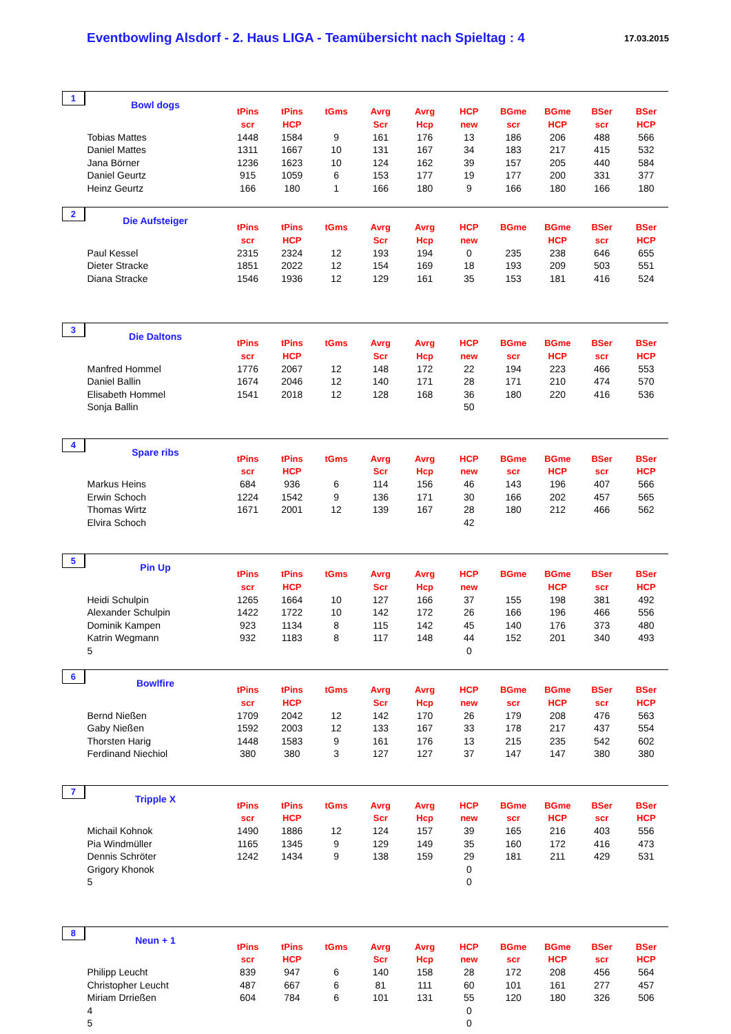Eventbowling Alsdorf - 2. Haus LIGA - Teamübersicht nach Spieltag : 4
17.03.2015
| 1 | Bowl dogs | | | | | | | | | | |
| | | tPins | tPins | tGms | Avrg | Avrg | HCP | BGme | BGme | BSer | BSer |
| | | scr | HCP | | Scr | Hcp | new | scr | HCP | scr | HCP |
| Tobias Mattes | | 1448 | 1584 | 9 | 161 | 176 | 13 | 186 | 206 | 488 | 566 |
| Daniel Mattes | | 1311 | 1667 | 10 | 131 | 167 | 34 | 183 | 217 | 415 | 532 |
| Jana Börner | | 1236 | 1623 | 10 | 124 | 162 | 39 | 157 | 205 | 440 | 584 |
| Daniel Geurtz | | 915 | 1059 | 6 | 153 | 177 | 19 | 177 | 200 | 331 | 377 |
| Heinz Geurtz | | 166 | 180 | 1 | 166 | 180 | 9 | 166 | 180 | 166 | 180 |
| 2 | Die Aufsteiger | | | | | | | | | | |
| | | tPins | tPins | tGms | Avrg | Avrg | HCP | BGme | BGme | BSer | BSer |
| | | scr | HCP | | Scr | Hcp | new | | HCP | scr | HCP |
| Paul Kessel | | 2315 | 2324 | 12 | 193 | 194 | 0 | 235 | 238 | 646 | 655 |
| Dieter Stracke | | 1851 | 2022 | 12 | 154 | 169 | 18 | 193 | 209 | 503 | 551 |
| Diana Stracke | | 1546 | 1936 | 12 | 129 | 161 | 35 | 153 | 181 | 416 | 524 |
| 3 | Die Daltons | | | | | | | | | | |
| | | tPins | tPins | tGms | Avrg | Avrg | HCP | BGme | BGme | BSer | BSer |
| | | scr | HCP | | Scr | Hcp | new | scr | HCP | scr | HCP |
| Manfred Hommel | | 1776 | 2067 | 12 | 148 | 172 | 22 | 194 | 223 | 466 | 553 |
| Daniel Ballin | | 1674 | 2046 | 12 | 140 | 171 | 28 | 171 | 210 | 474 | 570 |
| Elisabeth Hommel | | 1541 | 2018 | 12 | 128 | 168 | 36 | 180 | 220 | 416 | 536 |
| Sonja Ballin | | | | | | | 50 | | | | |
| 4 | Spare ribs | | | | | | | | | | |
| | | tPins | tPins | tGms | Avrg | Avrg | HCP | BGme | BGme | BSer | BSer |
| | | scr | HCP | | Scr | Hcp | new | scr | HCP | scr | HCP |
| Markus Heins | | 684 | 936 | 6 | 114 | 156 | 46 | 143 | 196 | 407 | 566 |
| Erwin Schoch | | 1224 | 1542 | 9 | 136 | 171 | 30 | 166 | 202 | 457 | 565 |
| Thomas Wirtz | | 1671 | 2001 | 12 | 139 | 167 | 28 | 180 | 212 | 466 | 562 |
| Elvira Schoch | | | | | | | 42 | | | | |
| 5 | Pin Up | | | | | | | | | | |
| | | tPins | tPins | tGms | Avrg | Avrg | HCP | BGme | BGme | BSer | BSer |
| | | scr | HCP | | Scr | Hcp | new | | HCP | scr | HCP |
| Heidi Schulpin | | 1265 | 1664 | 10 | 127 | 166 | 37 | 155 | 198 | 381 | 492 |
| Alexander Schulpin | | 1422 | 1722 | 10 | 142 | 172 | 26 | 166 | 196 | 466 | 556 |
| Dominik Kampen | | 923 | 1134 | 8 | 115 | 142 | 45 | 140 | 176 | 373 | 480 |
| Katrin Wegmann | | 932 | 1183 | 8 | 117 | 148 | 44 | 152 | 201 | 340 | 493 |
| 5 | | | | | | | 0 | | | | |
| 6 | Bowlfire | | | | | | | | | | |
| | | tPins | tPins | tGms | Avrg | Avrg | HCP | BGme | BGme | BSer | BSer |
| | | scr | HCP | | Scr | Hcp | new | scr | HCP | scr | HCP |
| Bernd Nießen | | 1709 | 2042 | 12 | 142 | 170 | 26 | 179 | 208 | 476 | 563 |
| Gaby Nießen | | 1592 | 2003 | 12 | 133 | 167 | 33 | 178 | 217 | 437 | 554 |
| Thorsten Harig | | 1448 | 1583 | 9 | 161 | 176 | 13 | 215 | 235 | 542 | 602 |
| Ferdinand Niechiol | | 380 | 380 | 3 | 127 | 127 | 37 | 147 | 147 | 380 | 380 |
| 7 | Tripple X | | | | | | | | | | |
| | | tPins | tPins | tGms | Avrg | Avrg | HCP | BGme | BGme | BSer | BSer |
| | | scr | HCP | | Scr | Hcp | new | scr | HCP | scr | HCP |
| Michail Kohnok | | 1490 | 1886 | 12 | 124 | 157 | 39 | 165 | 216 | 403 | 556 |
| Pia Windmüller | | 1165 | 1345 | 9 | 129 | 149 | 35 | 160 | 172 | 416 | 473 |
| Dennis Schröter | | 1242 | 1434 | 9 | 138 | 159 | 29 | 181 | 211 | 429 | 531 |
| Grigory Khonok | | | | | | | 0 | | | | |
| 5 | | | | | | | 0 | | | | |
| 8 | Neun + 1 | | | | | | | | | | |
| | | tPins | tPins | tGms | Avrg | Avrg | HCP | BGme | BGme | BSer | BSer |
| | | scr | HCP | | Scr | Hcp | new | scr | HCP | scr | HCP |
| Philipp Leucht | | 839 | 947 | 6 | 140 | 158 | 28 | 172 | 208 | 456 | 564 |
| Christopher Leucht | | 487 | 667 | 6 | 81 | 111 | 60 | 101 | 161 | 277 | 457 |
| Miriam Drrießen | | 604 | 784 | 6 | 101 | 131 | 55 | 120 | 180 | 326 | 506 |
| 4 | | | | | | | 0 | | | | |
| 5 | | | | | | | 0 | | | | |